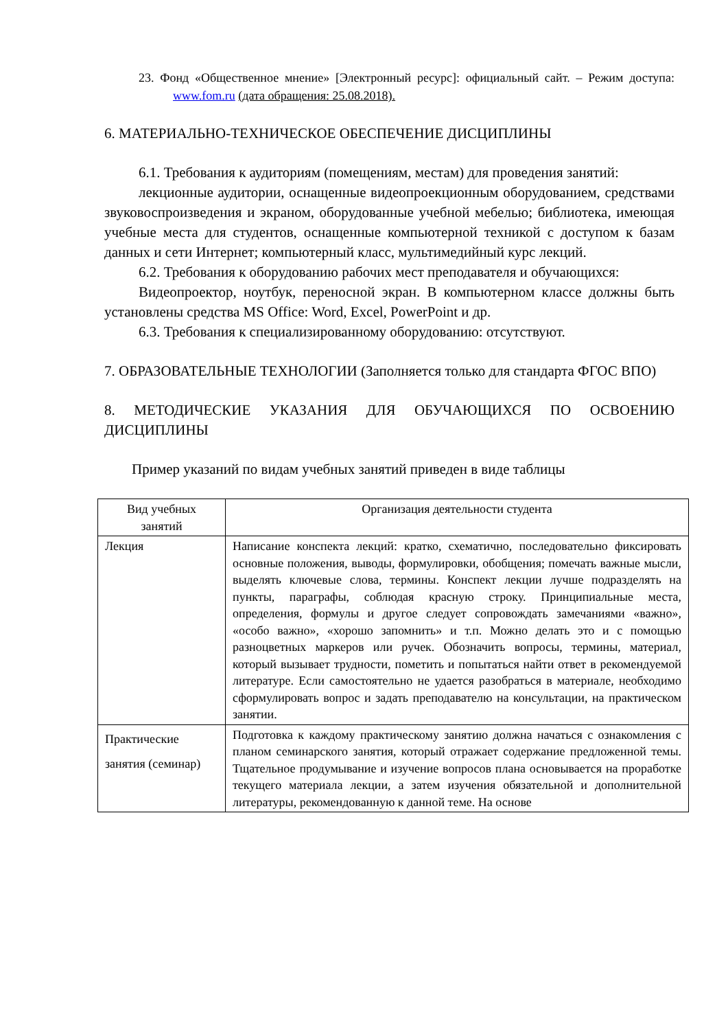23. Фонд «Общественное мнение» [Электронный ресурс]: официальный сайт. – Режим доступа: www.fom.ru (дата обращения: 25.08.2018).
6. МАТЕРИАЛЬНО-ТЕХНИЧЕСКОЕ ОБЕСПЕЧЕНИЕ ДИСЦИПЛИНЫ
6.1. Требования к аудиториям (помещениям, местам) для проведения занятий:
лекционные аудитории, оснащенные видеопроекционным оборудованием, средствами звуковоспроизведения и экраном, оборудованные учебной мебелью; библиотека, имеющая учебные места для студентов, оснащенные компьютерной техникой с доступом к базам данных и сети Интернет; компьютерный класс, мультимедийный курс лекций.
6.2. Требования к оборудованию рабочих мест преподавателя и обучающихся:
Видеопроектор, ноутбук, переносной экран. В компьютерном классе должны быть установлены средства MS Office: Word, Excel, PowerPoint и др.
6.3. Требования к специализированному оборудованию: отсутствуют.
7. ОБРАЗОВАТЕЛЬНЫЕ ТЕХНОЛОГИИ (Заполняется только для стандарта ФГОС ВПО)
8. МЕТОДИЧЕСКИЕ УКАЗАНИЯ ДЛЯ ОБУЧАЮЩИХСЯ ПО ОСВОЕНИЮ ДИСЦИПЛИНЫ
Пример указаний по видам учебных занятий приведен в виде таблицы
| Вид учебных занятий | Организация деятельности студента |
| --- | --- |
| Лекция | Написание конспекта лекций: кратко, схематично, последовательно фиксировать основные положения, выводы, формулировки, обобщения; помечать важные мысли, выделять ключевые слова, термины. Конспект лекции лучше подразделять на пункты, параграфы, соблюдая красную строку. Принципиальные места, определения, формулы и другое следует сопровождать замечаниями «важно», «особо важно», «хорошо запомнить» и т.п. Можно делать это и с помощью разноцветных маркеров или ручек. Обозначить вопросы, термины, материал, который вызывает трудности, пометить и попытаться найти ответ в рекомендуемой литературе. Если самостоятельно не удается разобраться в материале, необходимо сформулировать вопрос и задать преподавателю на консультации, на практическом занятии. |
| Практические занятия (семинар) | Подготовка к каждому практическому занятию должна начаться с ознакомления с планом семинарского занятия, который отражает содержание предложенной темы. Тщательное продумывание и изучение вопросов плана основывается на проработке текущего материала лекции, а затем изучения обязательной и дополнительной литературы, рекомендованную к данной теме. На основе |